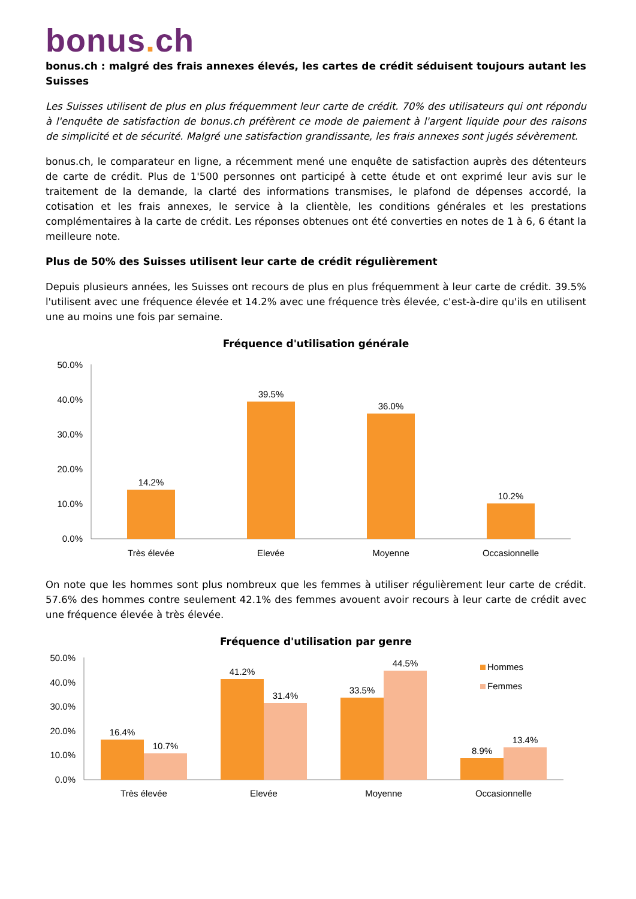bonus. ch
bonus.ch : malgré des frais annexes élevés, les cartes de crédit séduisent toujours autant les Suisses
Les Suisses utilisent de plus en plus fréquemment leur carte de crédit. 70% des utilisateurs qui ont répondu à l'enquête de satisfaction de bonus.ch préfèrent ce mode de paiement à l'argent liquide pour des raisons de simplicité et de sécurité. Malgré une satisfaction grandissante, les frais annexes sont jugés sévèrement.
bonus.ch, le comparateur en ligne, a récemment mené une enquête de satisfaction auprès des détenteurs de carte de crédit. Plus de 1'500 personnes ont participé à cette étude et ont exprimé leur avis sur le traitement de la demande, la clarté des informations transmises, le plafond de dépenses accordé, la cotisation et les frais annexes, le service à la clientèle, les conditions générales et les prestations complémentaires à la carte de crédit. Les réponses obtenues ont été converties en notes de 1 à 6, 6 étant la meilleure note.
Plus de 50% des Suisses utilisent leur carte de crédit régulièrement
Depuis plusieurs années, les Suisses ont recours de plus en plus fréquemment à leur carte de crédit. 39.5% l'utilisent avec une fréquence élevée et 14.2% avec une fréquence très élevée, c'est-à-dire qu'ils en utilisent une au moins une fois par semaine.
Fréquence d'utilisation générale
50.0%
40.0%
30.0%
20.0%
10.0%
0.0%
14.2%
39.5%
36.0%
10.2%
Très élevée
Elevée
Moyenne
Occasionnelle
On note que les hommes sont plus nombreux que les femmes à utiliser régulièrement leur carte de crédit. 57.6% des hommes contre seulement 42.1% des femmes avouent avoir recours à leur carte de crédit avec une fréquence élevée à très élevée.
Fréquence d'utilisation par genre
50.0%
40.0%
30.0%
20.0%
10.0%
0.0%
16.4%
10.7%
41.2%
31.4%
33.5%
44.5%
8.9%
13.4%
Très élevée
Elevée
Moyenne
Occasionnelle
Hommes
Femmes